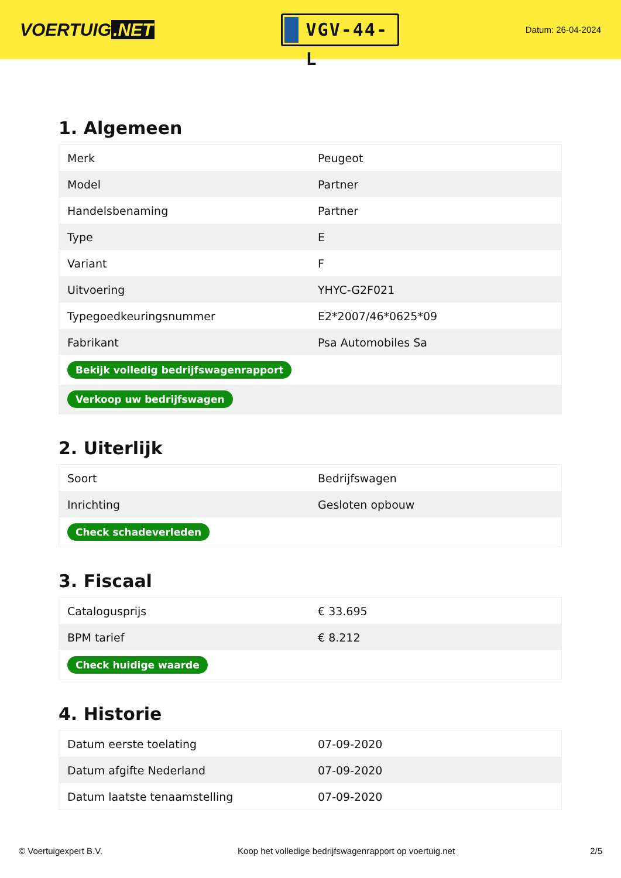VOERTUIG.NET
VGV-44-L
Datum: 26-04-2024
1. Algemeen
| Merk | Peugeot |
| Model | Partner |
| Handelsbenaming | Partner |
| Type | E |
| Variant | F |
| Uitvoering | YHYC-G2F021 |
| Typegoedkeuringsnummer | E2*2007/46*0625*09 |
| Fabrikant | Psa Automobiles Sa |
| Bekijk volledig bedrijfswagenrapport | |
| Verkoop uw bedrijfswagen | |
2. Uiterlijk
| Soort | Bedrijfswagen |
| Inrichting | Gesloten opbouw |
| Check schadeverleden | |
3. Fiscaal
| Catalogusprijs | € 33.695 |
| BPM tarief | € 8.212 |
| Check huidige waarde | |
4. Historie
| Datum eerste toelating | 07-09-2020 |
| Datum afgifte Nederland | 07-09-2020 |
| Datum laatste tenaamstelling | 07-09-2020 |
© Voertuigexpert B.V. Koop het volledige bedrijfswagenrapport op voertuig.net 2/5